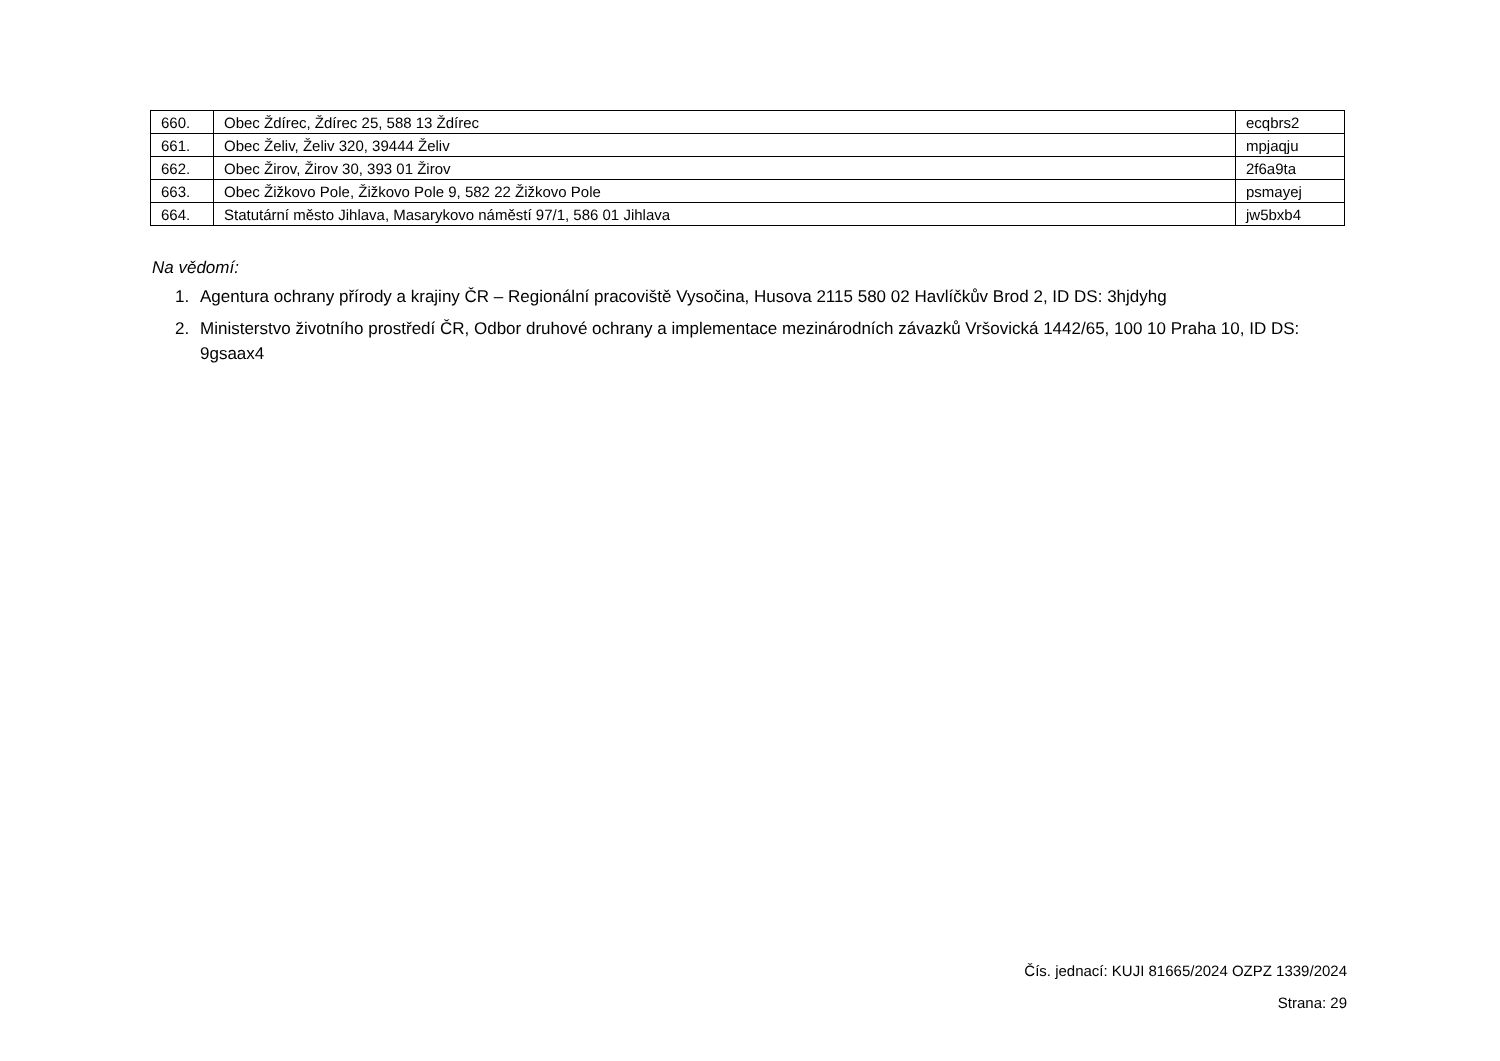| 660. | Obec Ždírec, Ždírec 25, 588 13 Ždírec | ecqbrs2 |
| 661. | Obec Želiv, Želiv 320, 39444 Želiv | mpjaqju |
| 662. | Obec Žirov, Žirov 30, 393 01 Žirov | 2f6a9ta |
| 663. | Obec Žižkovo Pole, Žižkovo Pole 9, 582 22 Žižkovo Pole | psmayej |
| 664. | Statutární město Jihlava, Masarykovo náměstí 97/1, 586 01 Jihlava | jw5bxb4 |
Na vědomí:
1. Agentura ochrany přírody a krajiny ČR – Regionální pracoviště Vysočina, Husova 2115 580 02 Havlíčkův Brod 2, ID DS: 3hjdyhg
2. Ministerstvo životního prostředí ČR, Odbor druhové ochrany a implementace mezinárodních závazků Vršovická 1442/65, 100 10 Praha 10, ID DS: 9gsaax4
Čís. jednací: KUJI 81665/2024 OZPZ 1339/2024
Strana: 29